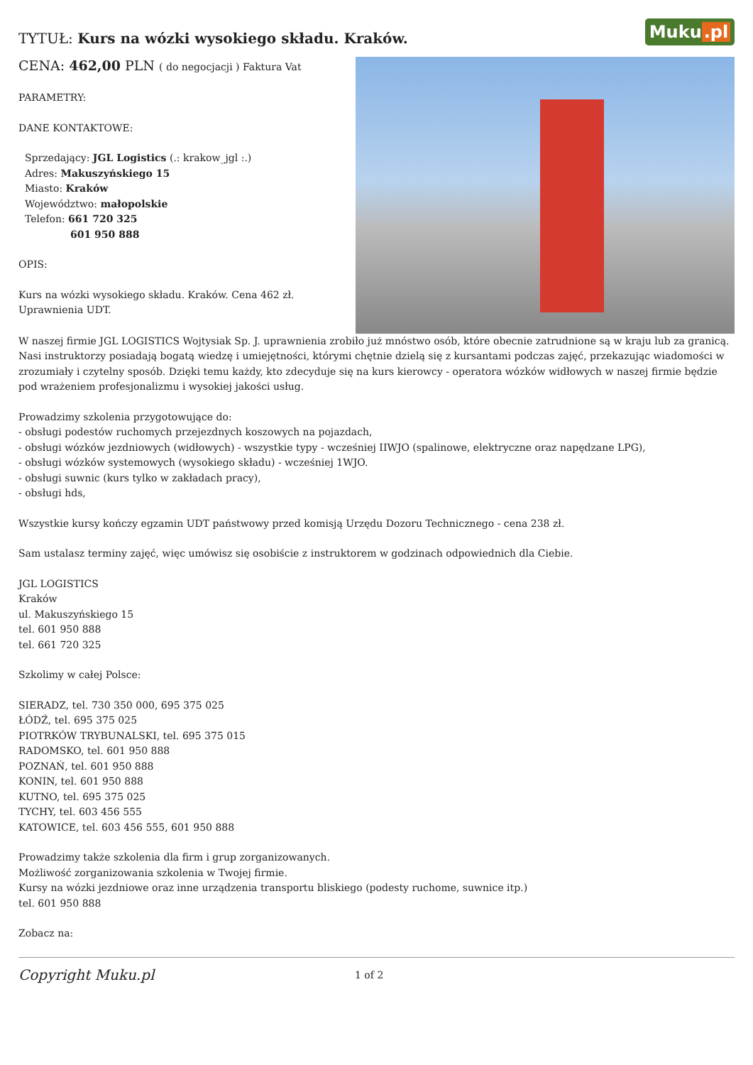Muku.pl
TYTUŁ: Kurs na wózki wysokiego składu. Kraków.
CENA: 462,00 PLN ( do negocjacji ) Faktura Vat
PARAMETRY:
DANE KONTAKTOWE:
Sprzedający: JGL Logistics (.: krakow_jgl :.)
Adres: Makuszyńskiego 15
Miasto: Kraków
Województwo: małopolskie
Telefon: 661 720 325
601 950 888
OPIS:
Kurs na wózki wysokiego składu. Kraków. Cena 462 zł.
Uprawnienia UDT.
W naszej firmie JGL LOGISTICS Wojtysiak Sp. J. uprawnienia zrobiło już mnóstwo osób, które obecnie zatrudnione są w kraju lub za granicą.
Nasi instruktorzy posiadają bogatą wiedzę i umiejętności, którymi chętnie dzielą się z kursantami podczas zajęć, przekazując wiadomości w zrozumiały i czytelny sposób. Dzięki temu każdy, kto zdecyduje się na kurs kierowcy - operatora wózków widłowych w naszej firmie będzie pod wrażeniem profesjonalizmu i wysokiej jakości usług.
Prowadzimy szkolenia przygotowujące do:
- obsługi podestów ruchomych przejezdnych koszowych na pojazdach,
- obsługi wózków jezdniowych (widłowych) - wszystkie typy - wcześniej IIWJO (spalinowe, elektryczne oraz napędzane LPG),
- obsługi wózków systemowych (wysokiego składu) - wcześniej 1WJO.
- obsługi suwnic (kurs tylko w zakładach pracy),
- obsługi hds,
Wszystkie kursy kończy egzamin UDT państwowy przed komisją Urzędu Dozoru Technicznego - cena 238 zł.
Sam ustalasz terminy zajęć, więc umówisz się osobiście z instruktorem w godzinach odpowiednich dla Ciebie.
JGL LOGISTICS
Kraków
ul. Makuszyńskiego 15
tel. 601 950 888
tel. 661 720 325
Szkolimy w całej Polsce:
SIERADZ, tel. 730 350 000, 695 375 025
ŁÓDŹ, tel. 695 375 025
PIOTRKÓW TRYBUNALSKI, tel. 695 375 015
RADOMSKO, tel. 601 950 888
POZNAŃ, tel. 601 950 888
KONIN, tel. 601 950 888
KUTNO, tel. 695 375 025
TYCHY, tel. 603 456 555
KATOWICE, tel. 603 456 555, 601 950 888
Prowadzimy także szkolenia dla firm i grup zorganizowanych.
Możliwość zorganizowania szkolenia w Twojej firmie.
Kursy na wózki jezdniowe oraz inne urządzenia transportu bliskiego (podesty ruchome, suwnice itp.)
tel. 601 950 888
Zobacz na:
Copyright Muku.pl
1 of 2